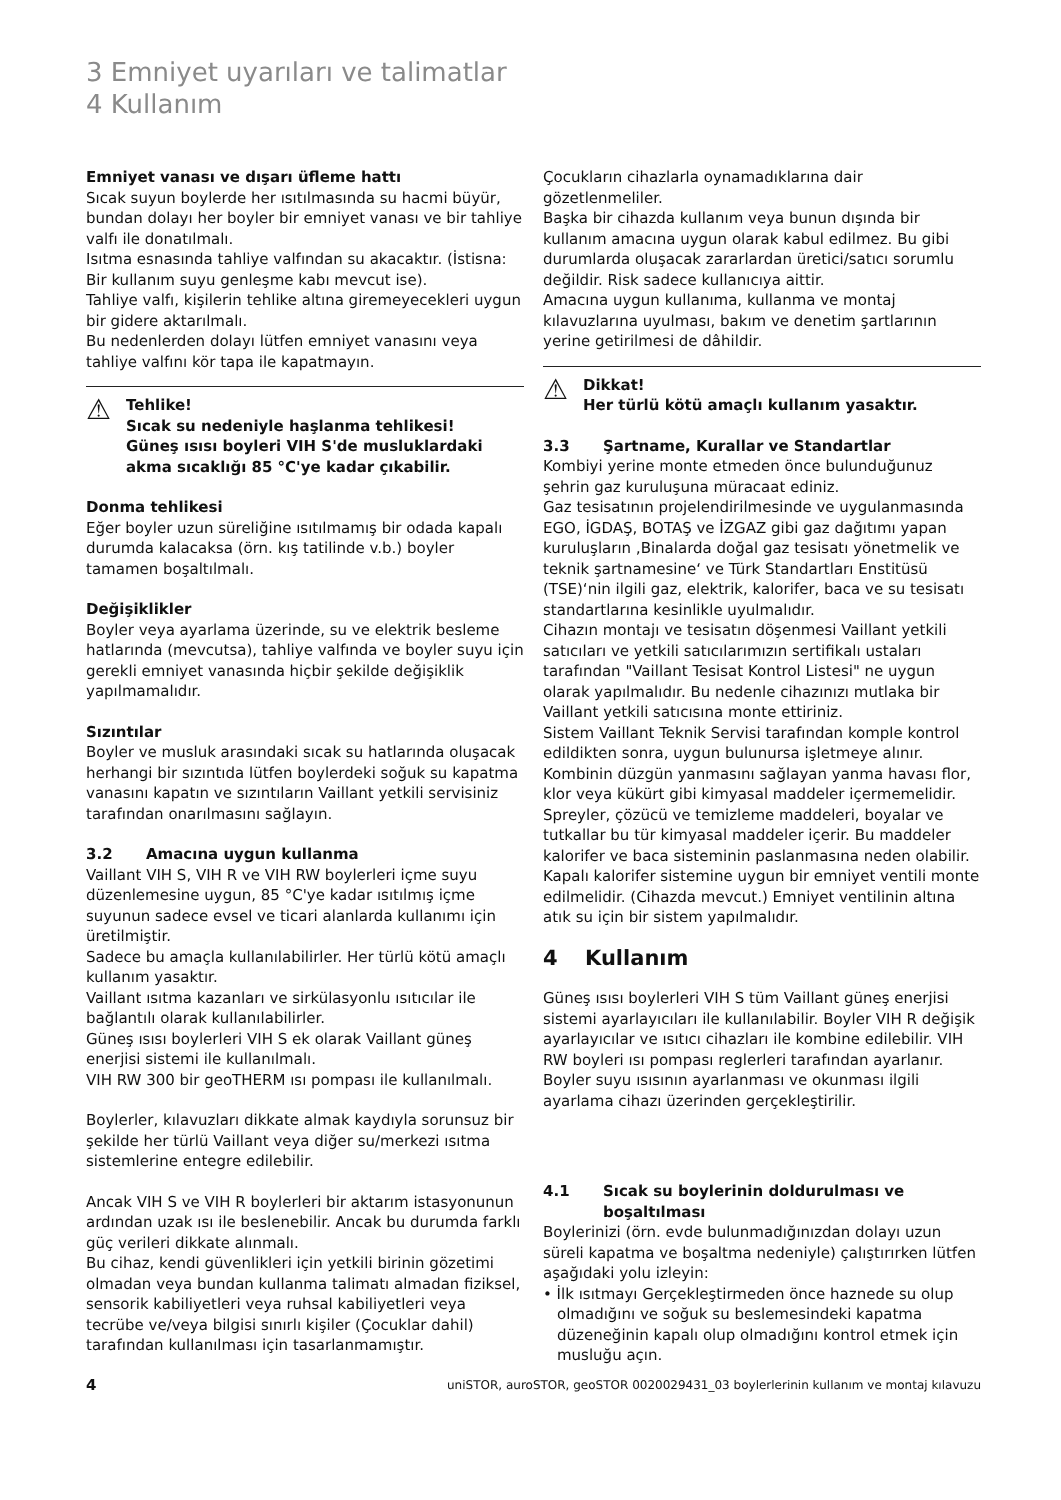3 Emniyet uyarıları ve talimatlar
4 Kullanım
Emniyet vanası ve dışarı üfleme hattı
Sıcak suyun boylerde her ısıtılmasında su hacmi büyür, bundan dolayı her boyler bir emniyet vanası ve bir tahliye valfı ile donatılmalı.
Isıtma esnasında tahliye valfından su akacaktır. (İstisna: Bir kullanım suyu genleşme kabı mevcut ise).
Tahliye valfı, kişilerin tehlike altına giremeyecekleri uygun bir gidere aktarılmalı.
Bu nedenlerden dolayı lütfen emniyet vanasını veya tahliye valfını kör tapa ile kapatmayın.
⚠
Tehlike!
Sıcak su nedeniyle haşlanma tehlikesi!
Güneş ısısı boyleri VIH S'de musluklardaki akma sıcaklığı 85 °C'ye kadar çıkabilir.
Donma tehlikesi
Eğer boyler uzun süreliğine ısıtılmamış bir odada kapalı durumda kalacaksa (örn. kış tatilinde v.b.) boyler tamamen boşaltılmalı.
Değişiklikler
Boyler veya ayarlama üzerinde, su ve elektrik besleme hatlarında (mevcutsa), tahliye valfında ve boyler suyu için gerekli emniyet vanasında hiçbir şekilde değişiklik yapılmamalıdır.
Sızıntılar
Boyler ve musluk arasındaki sıcak su hatlarında oluşacak herhangi bir sızıntıda lütfen boylerdeki soğuk su kapatma vanasını kapatın ve sızıntıların Vaillant yetkili servisiniz tarafından onarılmasını sağlayın.
3.2 Amacına uygun kullanma
Vaillant VIH S, VIH R ve VIH RW boylerleri içme suyu düzenlemesine uygun, 85 °C'ye kadar ısıtılmış içme suyunun sadece evsel ve ticari alanlarda kullanımı için üretilmiştir.
Sadece bu amaçla kullanılabilirler. Her türlü kötü amaçlı kullanım yasaktır.
Vaillant ısıtma kazanları ve sirkülasyonlu ısıtıcılar ile bağlantılı olarak kullanılabilirler.
Güneş ısısı boylerleri VIH S ek olarak Vaillant güneş enerjisi sistemi ile kullanılmalı.
VIH RW 300 bir geoTHERM ısı pompası ile kullanılmalı.
Boylerler, kılavuzları dikkate almak kaydıyla sorunsuz bir şekilde her türlü Vaillant veya diğer su/merkezi ısıtma sistemlerine entegre edilebilir.
Ancak VIH S ve VIH R boylerleri bir aktarım istasyonunun ardından uzak ısı ile beslenebilir. Ancak bu durumda farklı güç verileri dikkate alınmalı.
Bu cihaz, kendi güvenlikleri için yetkili birinin gözetimi olmadan veya bundan kullanma talimatı almadan fiziksel, sensorik kabiliyetleri veya ruhsal kabiliyetleri veya tecrübe ve/veya bilgisi sınırlı kişiler (Çocuklar dahil) tarafından kullanılması için tasarlanmamıştır.
Çocukların cihazlarla oynamadıklarına dair gözetlenmeliler.
Başka bir cihazda kullanım veya bunun dışında bir kullanım amacına uygun olarak kabul edilmez. Bu gibi durumlarda oluşacak zararlardan üretici/satıcı sorumlu değildir. Risk sadece kullanıcıya aittir.
Amacına uygun kullanıma, kullanma ve montaj kılavuzlarına uyulması, bakım ve denetim şartlarının yerine getirilmesi de dâhildir.
⚠
Dikkat!
Her türlü kötü amaçlı kullanım yasaktır.
3.3 Şartname, Kurallar ve Standartlar
Kombiyi yerine monte etmeden önce bulunduğunuz şehrin gaz kuruluşuna müracaat ediniz.
Gaz tesisatının projelendirilmesinde ve uygulanmasında EGO, İGDAŞ, BOTAŞ ve İZGAZ gibi gaz dağıtımı yapan kuruluşların ‚Binalarda doğal gaz tesisatı yönetmelik ve teknik şartnamesine‘ ve Türk Standartları Enstitüsü (TSE)‘nin ilgili gaz, elektrik, kalorifer, baca ve su tesisatı standartlarına kesinlikle uyulmalıdır.
Cihazın montajı ve tesisatın döşenmesi Vaillant yetkili satıcıları ve yetkili satıcılarımızın sertifikalı ustaları tarafından "Vaillant Tesisat Kontrol Listesi" ne uygun olarak yapılmalıdır. Bu nedenle cihazınızı mutlaka bir Vaillant yetkili satıcısına monte ettiriniz.
Sistem Vaillant Teknik Servisi tarafından komple kontrol edildikten sonra, uygun bulunursa işletmeye alınır.
Kombinin düzgün yanmasını sağlayan yanma havası flor, klor veya kükürt gibi kimyasal maddeler içermemelidir. Spreyler, çözücü ve temizleme maddeleri, boyalar ve tutkallar bu tür kimyasal maddeler içerir. Bu maddeler kalorifer ve baca sisteminin paslanmasına neden olabilir.
Kapalı kalorifer sistemine uygun bir emniyet ventili monte edilmelidir. (Cihazda mevcut.) Emniyet ventilinin altına atık su için bir sistem yapılmalıdır.
4 Kullanım
Güneş ısısı boylerleri VIH S tüm Vaillant güneş enerjisi sistemi ayarlayıcıları ile kullanılabilir. Boyler VIH R değişik ayarlayıcılar ve ısıtıcı cihazları ile kombine edilebilir. VIH RW boyleri ısı pompası reglerleri tarafından ayarlanır. Boyler suyu ısısının ayarlanması ve okunması ilgili ayarlama cihazı üzerinden gerçekleştirilir.
4.1 Sıcak su boylerinin doldurulması ve boşaltılması
Boylerinizi (örn. evde bulunmadığınızdan dolayı uzun süreli kapatma ve boşaltma nedeniyle) çalıştırırken lütfen aşağıdaki yolu izleyin:
• İlk ısıtmayı Gerçekleştirmeden önce haznede su olup olmadığını ve soğuk su beslemesindeki kapatma düzeneğinin kapalı olup olmadığını kontrol etmek için musluğu açın.
4 uniSTOR, auroSTOR, geoSTOR 0020029431_03 boylerlerinin kullanım ve montaj kılavuzu